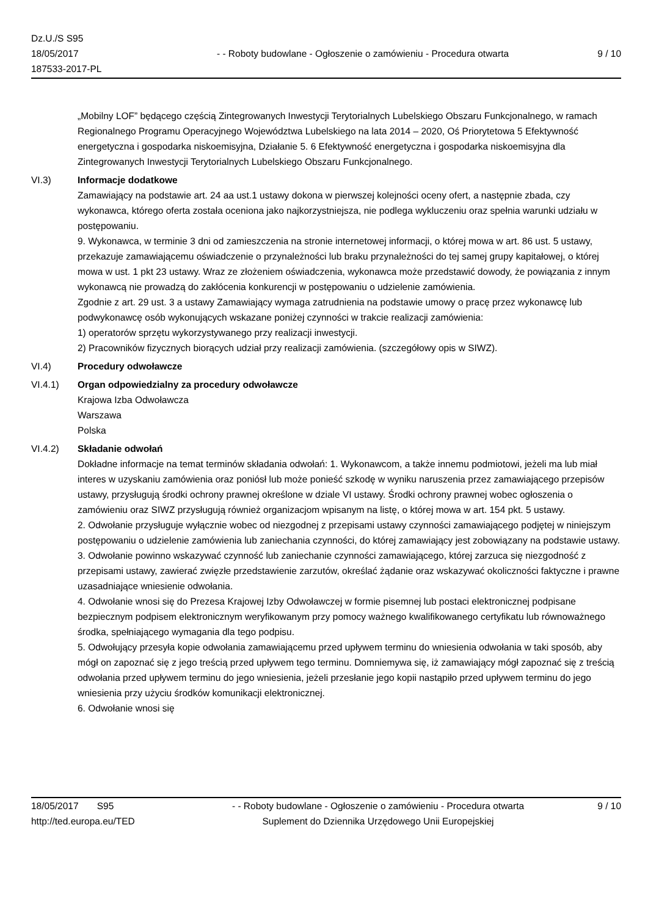Dz.U./S S95
18/05/2017
187533-2017-PL
- - Roboty budowlane - Ogłoszenie o zamówieniu - Procedura otwarta
9 / 10
„Mobilny LOF” będącego częścią Zintegrowanych Inwestycji Terytorialnych Lubelskiego Obszaru Funkcjonalnego, w ramach Regionalnego Programu Operacyjnego Województwa Lubelskiego na lata 2014 – 2020, Oś Priorytetowa 5 Efektywność energetyczna i gospodarka niskoemisyjna, Działanie 5. 6 Efektywność energetyczna i gospodarka niskoemisyjna dla Zintegrowanych Inwestycji Terytorialnych Lubelskiego Obszaru Funkcjonalnego.
VI.3) Informacje dodatkowe
Zamawiający na podstawie art. 24 aa ust.1 ustawy dokona w pierwszej kolejności oceny ofert, a następnie zbada, czy wykonawca, którego oferta została oceniona jako najkorzystniejsza, nie podlega wykluczeniu oraz spełnia warunki udziału w postępowaniu.
9. Wykonawca, w terminie 3 dni od zamieszczenia na stronie internetowej informacji, o której mowa w art. 86 ust. 5 ustawy, przekazuje zamawiającemu oświadczenie o przynależności lub braku przynależności do tej samej grupy kapitałowej, o której mowa w ust. 1 pkt 23 ustawy. Wraz ze złożeniem oświadczenia, wykonawca może przedstawić dowody, że powiązania z innym wykonawcą nie prowadzą do zakłócenia konkurencji w postępowaniu o udzielenie zamówienia.
Zgodnie z art. 29 ust. 3 a ustawy Zamawiający wymaga zatrudnienia na podstawie umowy o pracę przez wykonawcę lub podwykonawcę osób wykonujących wskazane poniżej czynności w trakcie realizacji zamówienia:
1) operatorów sprzętu wykorzystywanego przy realizacji inwestycji.
2) Pracowników fizycznych biorących udział przy realizacji zamówienia. (szczegółowy opis w SIWZ).
VI.4) Procedury odwoławcze
VI.4.1) Organ odpowiedzialny za procedury odwoławcze
Krajowa Izba Odwoławcza
Warszawa
Polska
VI.4.2) Składanie odwołań
Dokładne informacje na temat terminów składania odwołań: 1. Wykonawcom, a także innemu podmiotowi, jeżeli ma lub miał interes w uzyskaniu zamówienia oraz poniósł lub może ponieść szkodę w wyniku naruszenia przez zamawiającego przepisów ustawy, przysługują środki ochrony prawnej określone w dziale VI ustawy. Środki ochrony prawnej wobec ogłoszenia o zamówieniu oraz SIWZ przysługują również organizacjom wpisanym na listę, o której mowa w art. 154 pkt. 5 ustawy.
2. Odwołanie przysługuje wyłącznie wobec od niezgodnej z przepisami ustawy czynności zamawiającego podjętej w niniejszym postępowaniu o udzielenie zamówienia lub zaniechania czynności, do której zamawiający jest zobowiązany na podstawie ustawy.
3. Odwołanie powinno wskazywać czynność lub zaniechanie czynności zamawiającego, której zarzuca się niezgodność z przepisami ustawy, zawierać zwięzłe przedstawienie zarzutów, określać żądanie oraz wskazywać okoliczności faktyczne i prawne uzasadniające wniesienie odwołania.
4. Odwołanie wnosi się do Prezesa Krajowej Izby Odwoławczej w formie pisemnej lub postaci elektronicznej podpisane bezpiecznym podpisem elektronicznym weryfikowanym przy pomocy ważnego kwalifikowanego certyfikatu lub równoważnego środka, spełniającego wymagania dla tego podpisu.
5. Odwołujący przesyła kopie odwołania zamawiającemu przed upływem terminu do wniesienia odwołania w taki sposób, aby mógł on zapoznać się z jego treścią przed upływem tego terminu. Domniemywa się, iż zamawiający mógł zapoznać się z treścią odwołania przed upływem terminu do jego wniesienia, jeżeli przesłanie jego kopii nastąpiło przed upływem terminu do jego wniesienia przy użyciu środków komunikacji elektronicznej.
6. Odwołanie wnosi się
18/05/2017 S95 - - Roboty budowlane - Ogłoszenie o zamówieniu - Procedura otwarta
9 / 10
http://ted.europa.eu/TED Suplement do Dziennika Urzędowego Unii Europejskiej